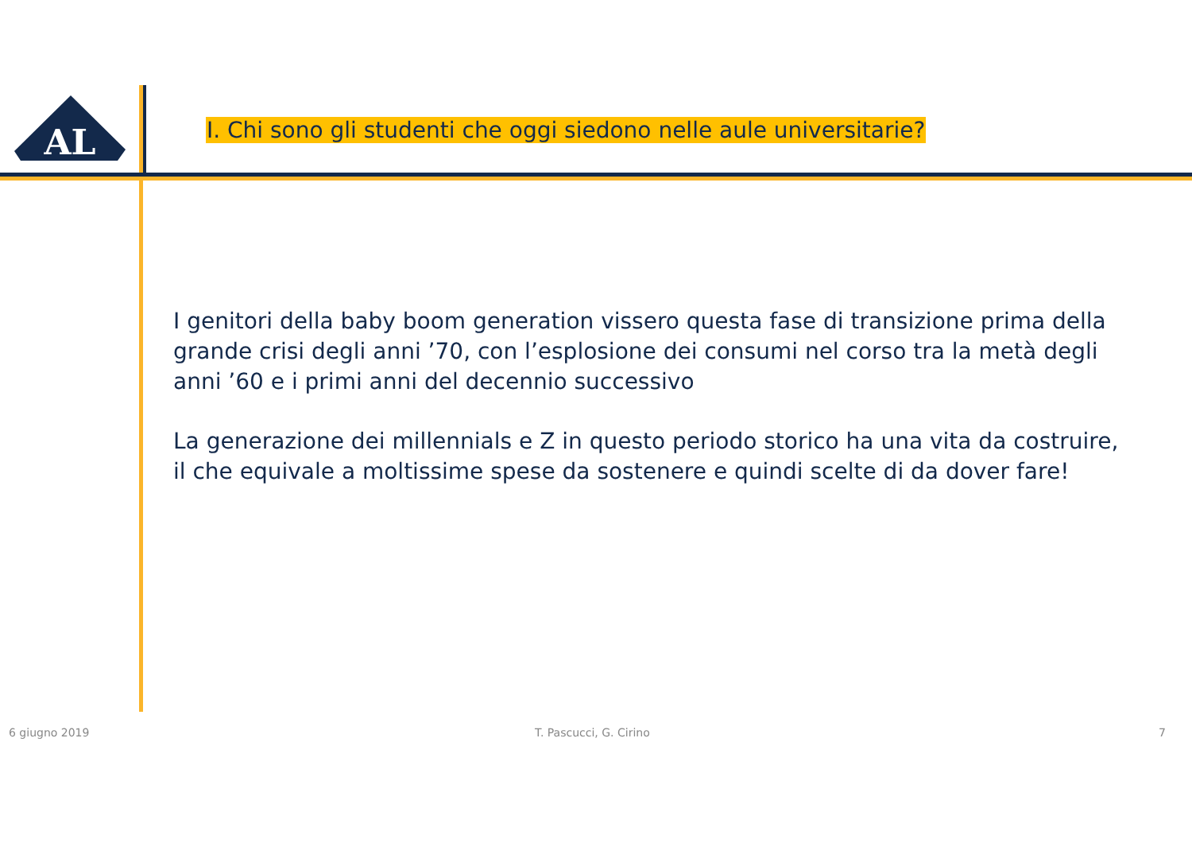AL
I. Chi sono gli studenti che oggi siedono nelle aule universitarie?
I genitori della baby boom generation vissero questa fase di transizione prima della grande crisi degli anni ’70, con l’esplosione dei consumi nel corso tra la metà degli anni ’60 e i primi anni del decennio successivo
La generazione dei millennials e Z in questo periodo storico ha una vita da costruire, il che equivale a moltissime spese da sostenere e quindi scelte di da dover fare!
6 giugno 2019 T. Pascucci, G. Cirino 7